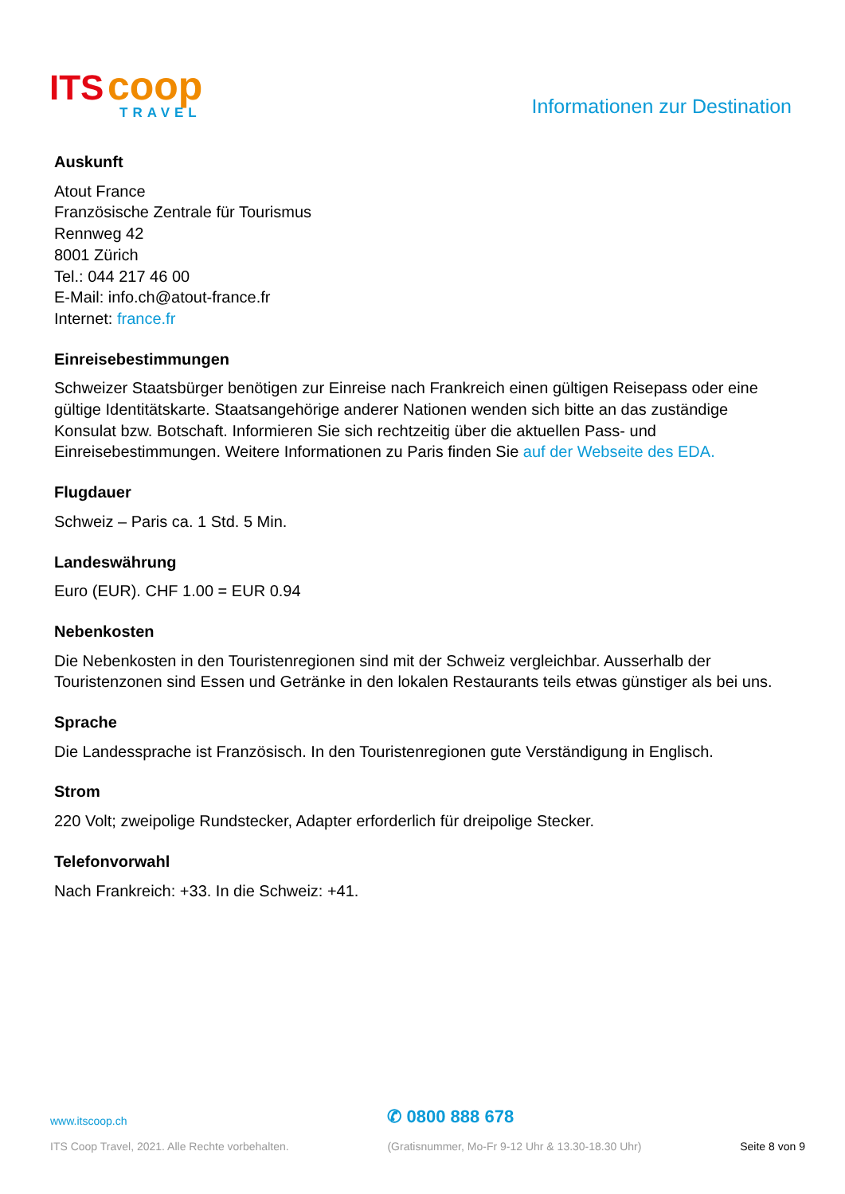ITS coop
TRAVEL
Informationen zur Destination
Auskunft
Atout France
Französische Zentrale für Tourismus
Rennweg 42
8001 Zürich
Tel.: 044 217 46 00
E-Mail: info.ch@atout-france.fr
Internet: france.fr
Einreisebestimmungen
Schweizer Staatsbürger benötigen zur Einreise nach Frankreich einen gültigen Reisepass oder eine gültige Identitätskarte. Staatsangehörige anderer Nationen wenden sich bitte an das zuständige Konsulat bzw. Botschaft. Informieren Sie sich rechtzeitig über die aktuellen Pass- und Einreisebestimmungen. Weitere Informationen zu Paris finden Sie auf der Webseite des EDA.
Flugdauer
Schweiz – Paris ca. 1 Std. 5 Min.
Landeswährung
Euro (EUR). CHF 1.00 = EUR 0.94
Nebenkosten
Die Nebenkosten in den Touristenregionen sind mit der Schweiz vergleichbar. Ausserhalb der Touristenzonen sind Essen und Getränke in den lokalen Restaurants teils etwas günstiger als bei uns.
Sprache
Die Landessprache ist Französisch. In den Touristenregionen gute Verständigung in Englisch.
Strom
220 Volt; zweipolige Rundstecker, Adapter erforderlich für dreipolige Stecker.
Telefonvorwahl
Nach Frankreich: +33. In die Schweiz: +41.
www.itscoop.ch
ITS Coop Travel, 2021. Alle Rechte vorbehalten.
✆ 0800 888 678
(Gratisnummer, Mo-Fr 9-12 Uhr & 13.30-18.30 Uhr)
Seite 8 von 9